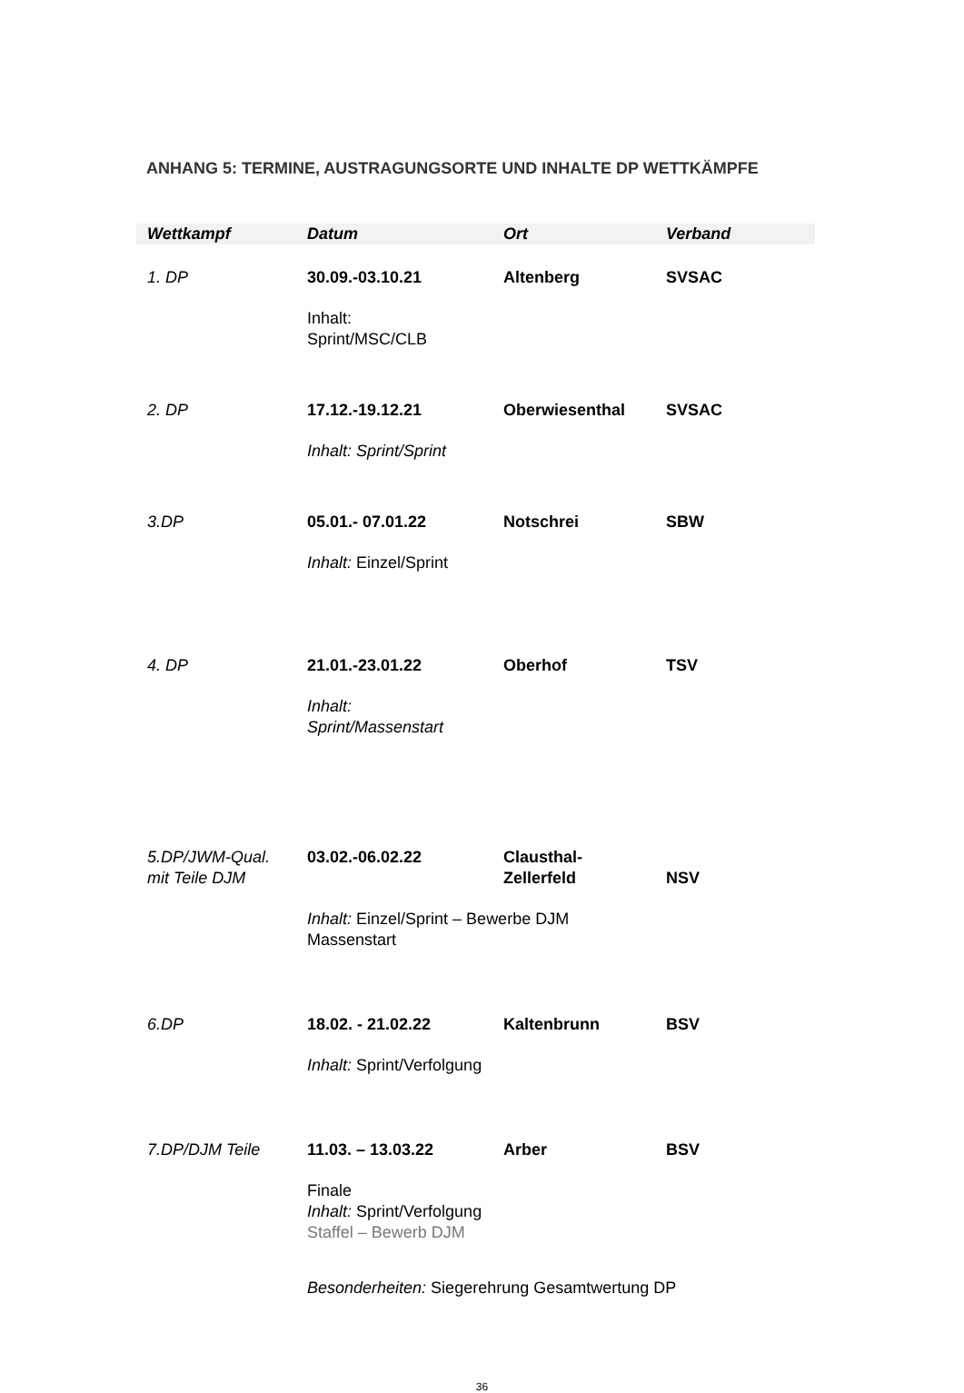ANHANG 5: TERMINE, AUSTRAGUNGSORTE UND INHALTE DP WETTKÄMPFE
| Wettkampf | Datum | Ort | Verband |
| --- | --- | --- | --- |
| 1. DP | 30.09.-03.10.21 | Altenberg | SVSAC |
| | Inhalt: Sprint/MSC/CLB | | |
| 2. DP | 17.12.-19.12.21 | Oberwiesenthal | SVSAC |
| | Inhalt: Sprint/Sprint | | |
| 3.DP | 05.01.- 07.01.22 | Notschrei | SBW |
| | Inhalt: Einzel/Sprint | | |
| 4. DP | 21.01.-23.01.22 | Oberhof | TSV |
| | Inhalt: Sprint/Massenstart | | |
| 5.DP/JWM-Qual. mit Teile DJM | 03.02.-06.02.22 | Clausthal- Zellerfeld | NSV |
| | Inhalt: Einzel/Sprint – Bewerbe DJM Massenstart | | |
| 6.DP | 18.02. - 21.02.22 | Kaltenbrunn | BSV |
| | Inhalt: Sprint/Verfolgung | | |
| 7.DP/DJM Teile | 11.03. – 13.03.22 | Arber | BSV |
| | Finale Inhalt: Sprint/Verfolgung Staffel – Bewerb DJM | | |
| | Besonderheiten: Siegerehrung Gesamtwertung DP | | |
36